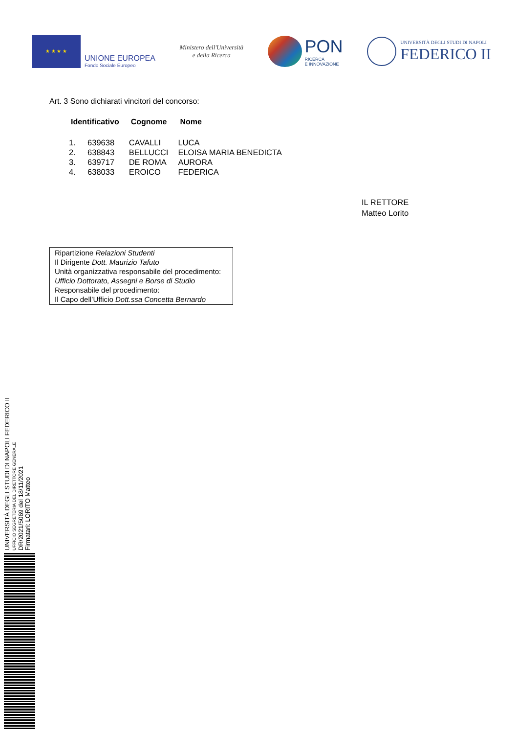★ ★ ★ ★
UNIONE EUROPEA
Fondo Sociale Europeo
Ministero dell'Università
e della Ricerca
PON
RICERCA
E INNOVAZIONE
UNIVERSITÀ DEGLI STUDI DI NAPOLI
FEDERICO II
Art. 3 Sono dichiarati vincitori del concorso:
| Identificativo | | Cognome | Nome |
| --- | --- | --- | --- |
| 1. | 639638 | CAVALLI | LUCA |
| 2. | 638843 | BELLUCCI | ELOISA MARIA BENEDICTA |
| 3. | 639717 | DE ROMA | AURORA |
| 4. | 638033 | EROICO | FEDERICA |
IL RETTORE
Matteo Lorito
Ripartizione Relazioni Studenti
Il Dirigente Dott. Maurizio Tafuto
Unità organizzativa responsabile del procedimento:
Ufficio Dottorato, Assegni e Borse di Studio
Responsabile del procedimento:
Il Capo dell’Ufficio Dott.ssa Concetta Bernardo
UNIVERSITÀ DEGLI STUDI DI NAPOLI FEDERICO II
UFFICIO SEGRETERIA DEL DIRETTORE GENERALE
DR/2021/5069 del 18/11/2021
Firmatari: LORITO Matteo